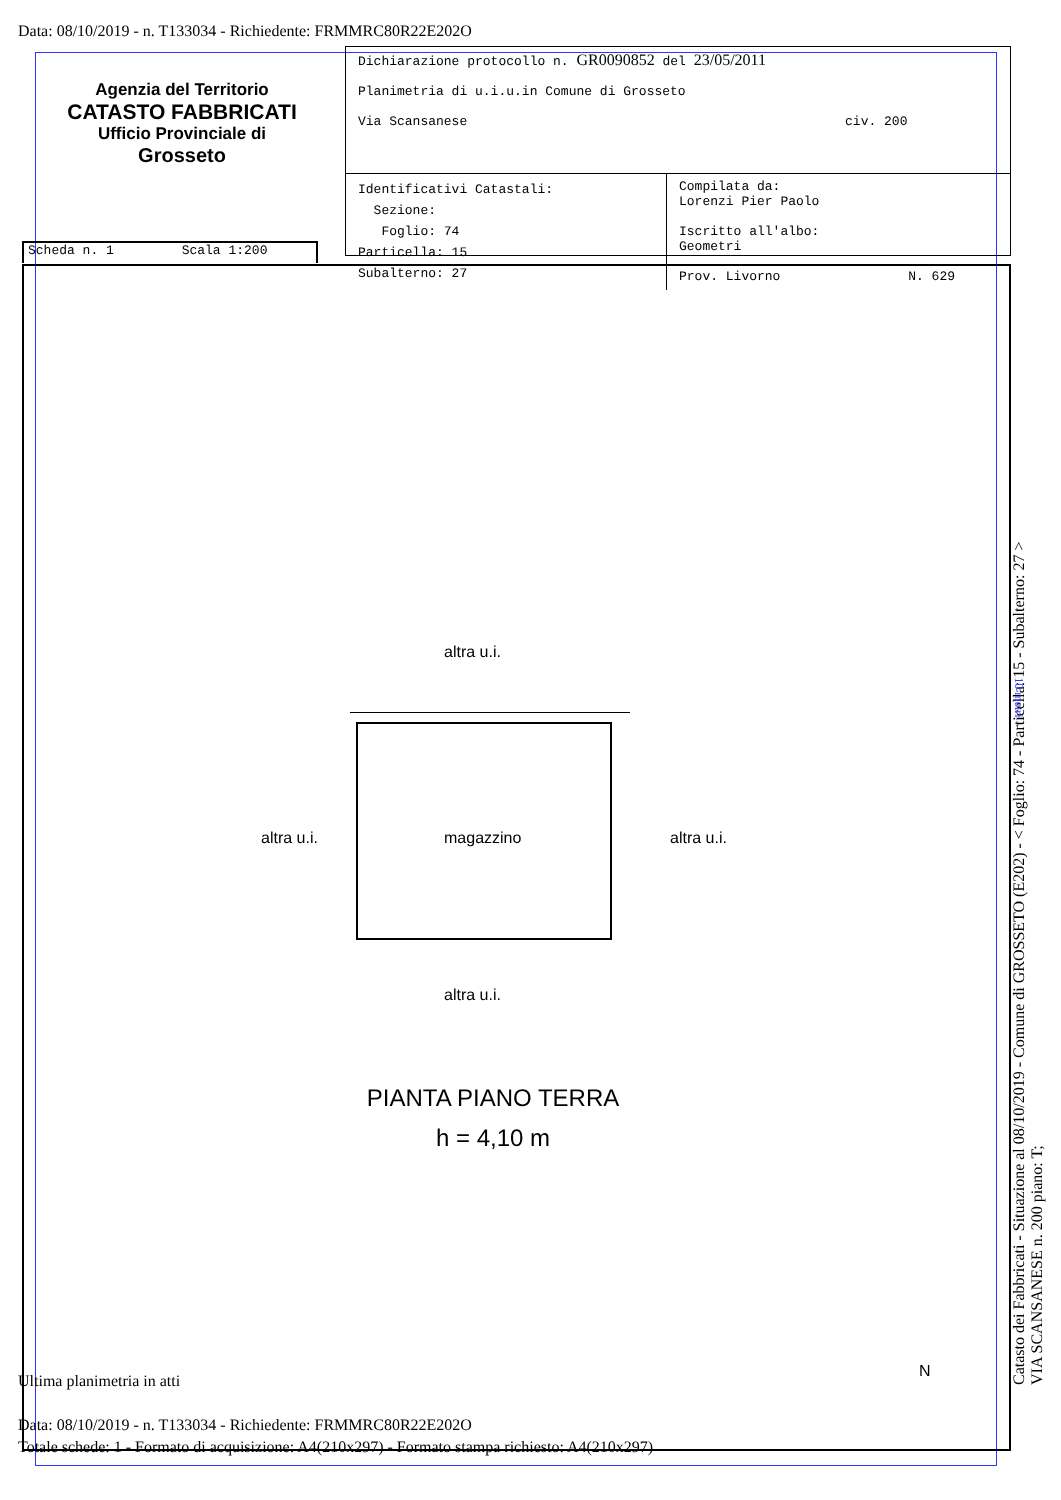Data: 08/10/2019 - n. T133034 - Richiedente: FRMMRC80R22E202O
Dichiarazione protocollo n. GR0090852 del 23/05/2011
Planimetria di u.i.u.in Comune di Grosseto
Via Scansanese civ. 200
Identificativi Catastali:
Sezione:
Foglio: 74
Particella: 15
Subalterno: 27
Compilata da:
Lorenzi Pier Paolo
Iscritto all'albo:
Geometri
Prov. Livorno N. 629
Agenzia del Territorio
CATASTO FABBRICATI
Ufficio Provinciale di
Grosseto
Scheda n. 1 Scala 1:200
altra u.i.
altra u.i. magazzino altra u.i.
altra u.i.
PIANTA PIANO TERRA
h = 4,10 m
N
Catasto dei Fabbricati - Situazione al 08/10/2019 - Comune di GROSSETO (E202) - < Foglio: 74 - Particella: 15 - Subalterno: 27 >
VIA SCANSANESE n. 200 piano: T;
10 metri
Ultima planimetria in atti
Data: 08/10/2019 - n. T133034 - Richiedente: FRMMRC80R22E202O
Totale schede: 1 - Formato di acquisizione: A4(210x297) - Formato stampa richiesto: A4(210x297)